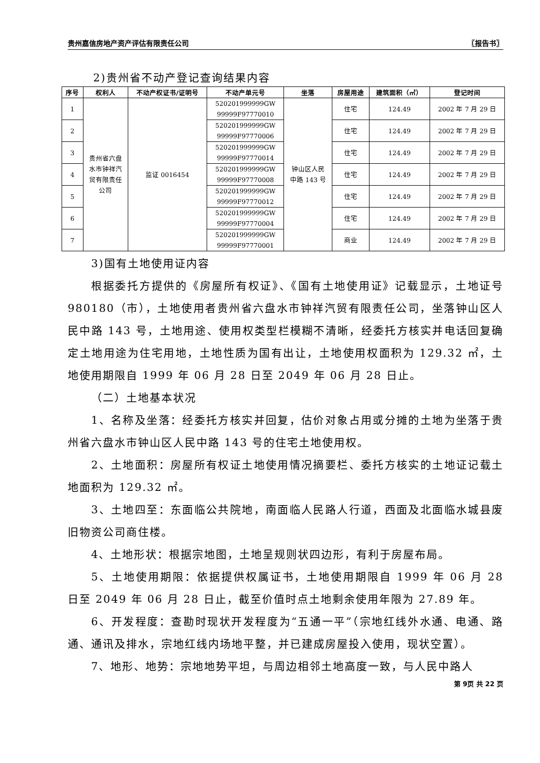贵州嘉信房地产资产评估有限责任公司 〖报告书〗
2)贵州省不动产登记查询结果内容
| 序号 | 权利人 | 不动产权证书/证明号 | 不动产单元号 | 坐落 | 房屋用途 | 建筑面积（㎡） | 登记时间 |
| --- | --- | --- | --- | --- | --- | --- | --- |
| 1 | 贵州省六盘 水市钟祥汽 贸有限责任 公司 | 监证 0016454 | 520201999999GW 99999F97770010 | 钟山区人民 中路 143 号 | 住宅 | 124.49 | 2002 年 7 月 29 日 |
| 2 | | | 520201999999GW 99999F97770006 | | 住宅 | 124.49 | 2002 年 7 月 29 日 |
| 3 | | | 520201999999GW 99999F97770014 | | 住宅 | 124.49 | 2002 年 7 月 29 日 |
| 4 | | | 520201999999GW 99999F97770008 | | 住宅 | 124.49 | 2002 年 7 月 29 日 |
| 5 | | | 520201999999GW 99999F97770012 | | 住宅 | 124.49 | 2002 年 7 月 29 日 |
| 6 | | | 520201999999GW 99999F97770004 | | 住宅 | 124.49 | 2002 年 7 月 29 日 |
| 7 | | | 520201999999GW 99999F97770001 | | 商业 | 124.49 | 2002 年 7 月 29 日 |
3)国有土地使用证内容
根据委托方提供的《房屋所有权证》、《国有土地使用证》记载显示，土地证号 980180（市），土地使用者贵州省六盘水市钟祥汽贸有限责任公司，坐落钟山区人民中路 143 号，土地用途、使用权类型栏模糊不清晰，经委托方核实并电话回复确定土地用途为住宅用地，土地性质为国有出让，土地使用权面积为 129.32 ㎡，土地使用期限自 1999 年 06 月 28 日至 2049 年 06 月 28 日止。
（二）土地基本状况
1、名称及坐落：经委托方核实并回复，估价对象占用或分摊的土地为坐落于贵州省六盘水市钟山区人民中路 143 号的住宅土地使用权。
2、土地面积：房屋所有权证土地使用情况摘要栏、委托方核实的土地证记载土地面积为 129.32 ㎡。
3、土地四至：东面临公共院地，南面临人民路人行道，西面及北面临水城县废旧物资公司商住楼。
4、土地形状：根据宗地图，土地呈规则状四边形，有利于房屋布局。
5、土地使用期限：依据提供权属证书，土地使用期限自 1999 年 06 月 28 日至 2049 年 06 月 28 日止，截至价值时点土地剩余使用年限为 27.89 年。
6、开发程度：查勘时现状开发程度为“五通一平”（宗地红线外水通、电通、路通、通讯及排水，宗地红线内场地平整，并已建成房屋投入使用，现状空置）。
7、地形、地势：宗地地势平坦，与周边相邻土地高度一致，与人民中路人
第 9页 共 22 页